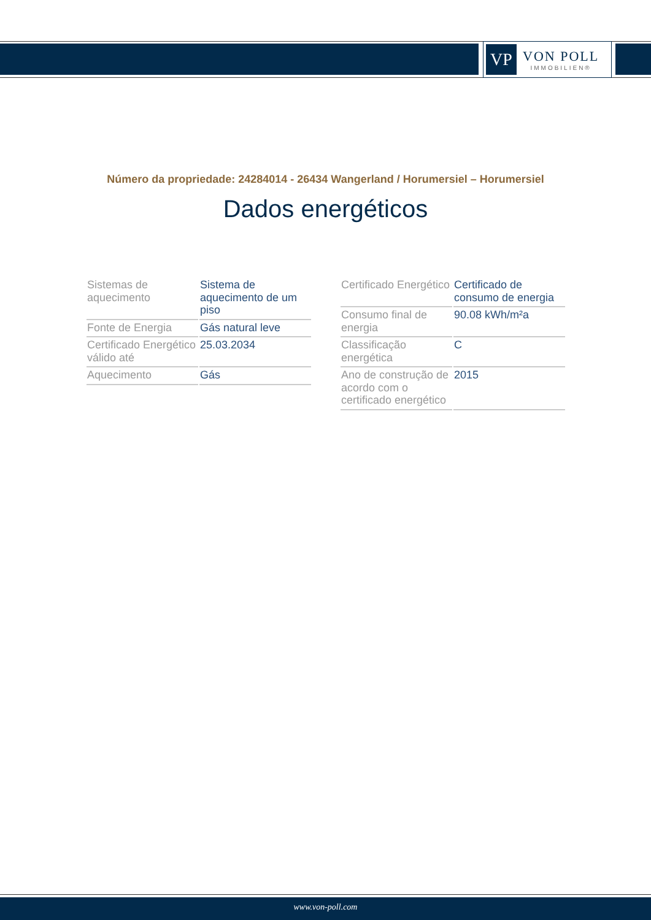VP
VON POLL
IMMOBILIEN®
Número da propriedade: 24284014 - 26434 Wangerland / Horumersiel – Horumersiel
Dados energéticos
| Sistemas de aquecimento | Sistema de aquecimento de um piso |
| Fonte de Energia | Gás natural leve |
| Certificado Energético válido até | 25.03.2034 |
| Aquecimento | Gás |
| Certificado Energético | Certificado de consumo de energia |
| Consumo final de energia | 90.08 kWh/m²a |
| Classificação energética | C |
| Ano de construção de acordo com o certificado energético | 2015 |
www.von-poll.com